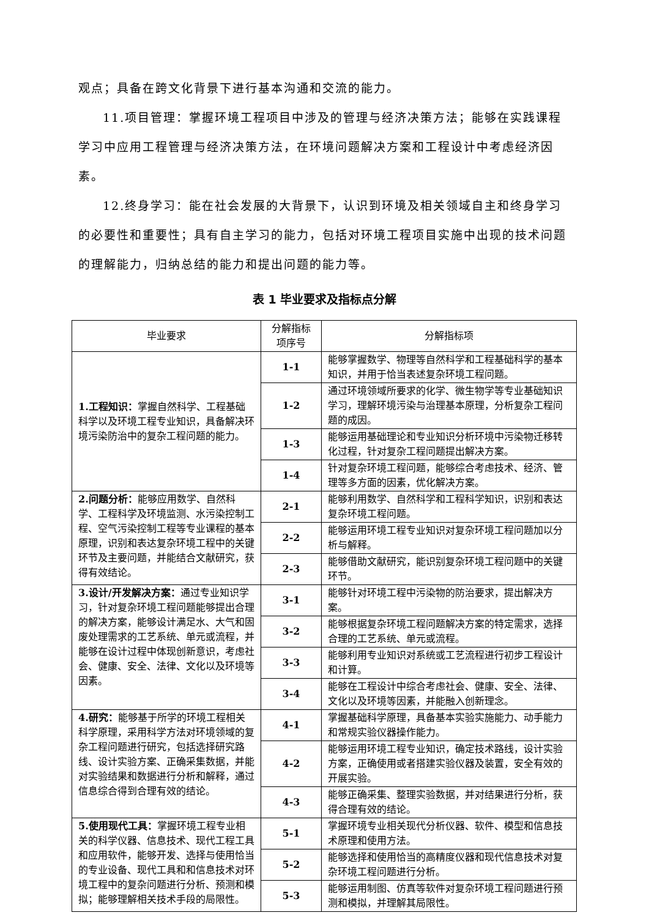观点；具备在跨文化背景下进行基本沟通和交流的能力。
11.项目管理：掌握环境工程项目中涉及的管理与经济决策方法；能够在实践课程学习中应用工程管理与经济决策方法，在环境问题解决方案和工程设计中考虑经济因素。
12.终身学习：能在社会发展的大背景下，认识到环境及相关领域自主和终身学习的必要性和重要性；具有自主学习的能力，包括对环境工程项目实施中出现的技术问题的理解能力，归纳总结的能力和提出问题的能力等。
表 1 毕业要求及指标点分解
| 毕业要求 | 分解指标 项序号 | 分解指标项 |
| --- | --- | --- |
| 1.工程知识： 掌握自然科学、工程基础科学以及环境工程专业知识，具备解决环境污染防治中的复杂工程问题的能力。 | 1-1 | 能够掌握数学、物理等自然科学和工程基础科学的基本知识，并用于恰当表述复杂环境工程问题。 |
| | 1-2 | 通过环境领域所要求的化学、微生物学等专业基础知识学习，理解环境污染与治理基本原理，分析复杂工程问题的成因。 |
| | 1-3 | 能够运用基础理论和专业知识分析环境中污染物迁移转化过程，针对复杂工程问题提出解决方案。 |
| | 1-4 | 针对复杂环境工程问题，能够综合考虑技术、经济、管理等多方面的因素，优化解决方案。 |
| 2.问题分析： 能够应用数学、自然科学、工程科学及环境监测、水污染控制工程、空气污染控制工程等专业课程的基本原理，识别和表达复杂环境工程中的关键环节及主要问题，并能结合文献研究，获得有效结论。 | 2-1 | 能够利用数学、自然科学和工程科学知识，识别和表达复杂环境工程问题。 |
| | 2-2 | 能够运用环境工程专业知识对复杂环境工程问题加以分析与解释。 |
| | 2-3 | 能够借助文献研究，能识别复杂环境工程问题中的关键环节。 |
| 3.设计/开发解决方案： 通过专业知识学习，针对复杂环境工程问题能够提出合理的解决方案，能够设计满足水、大气和固废处理需求的工艺系统、单元或流程，并能够在设计过程中体现创新意识，考虑社会、健康、安全、法律、文化以及环境等因素。 | 3-1 | 能够针对环境工程中污染物的防治要求，提出解决方案。 |
| | 3-2 | 能够根据复杂环境工程问题解决方案的特定需求，选择合理的工艺系统、单元或流程。 |
| | 3-3 | 能够利用专业知识对系统或工艺流程进行初步工程设计和计算。 |
| | 3-4 | 能够在工程设计中综合考虑社会、健康、安全、法律、文化以及环境等因素，并能融入创新理念。 |
| 4.研究： 能够基于所学的环境工程相关科学原理，采用科学方法对环境领域的复杂工程问题进行研究，包括选择研究路线、设计实验方案、正确采集数据，并能对实验结果和数据进行分析和解释，通过信息综合得到合理有效的结论。 | 4-1 | 掌握基础科学原理，具备基本实验实施能力、动手能力和常规实验仪器操作能力。 |
| | 4-2 | 能够运用环境工程专业知识，确定技术路线，设计实验方案，正确使用或者搭建实验仪器及装置，安全有效的开展实验。 |
| | 4-3 | 能够正确采集、整理实验数据，并对结果进行分析，获得合理有效的结论。 |
| 5.使用现代工具： 掌握环境工程专业相关的科学仪器、信息技术、现代工程工具和应用软件，能够开发、选择与使用恰当的专业设备、现代工具和和信息技术对环境工程中的复杂问题进行分析、预测和模拟；能够理解相关技术手段的局限性。 | 5-1 | 掌握环境专业相关现代分析仪器、软件、模型和信息技术原理和使用方法。 |
| | 5-2 | 能够选择和使用恰当的高精度仪器和现代信息技术对复杂环境工程问题进行分析。 |
| | 5-3 | 能够运用制图、仿真等软件对复杂环境工程问题进行预测和模拟，并理解其局限性。 |